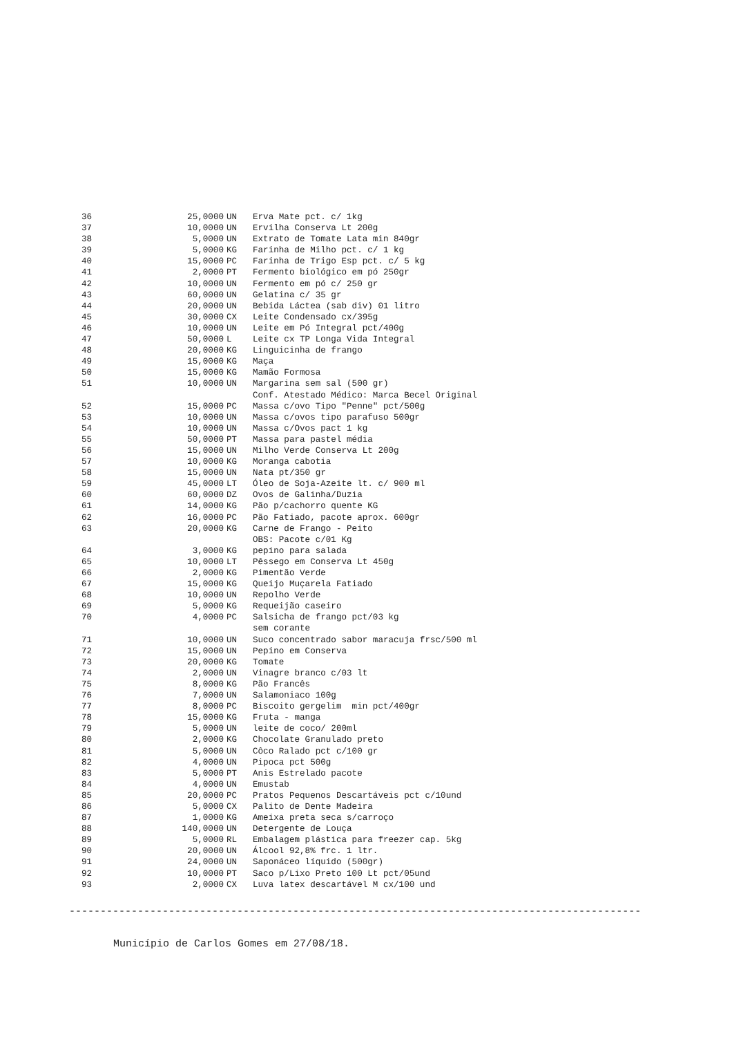| 36 | 25,0000 | UN | Erva Mate pct. c/ 1kg |
| 37 | 10,0000 | UN | Ervilha Conserva Lt 200g |
| 38 | 5,0000 | UN | Extrato de Tomate Lata min 840gr |
| 39 | 5,0000 | KG | Farinha de Milho pct. c/ 1 kg |
| 40 | 15,0000 | PC | Farinha de Trigo Esp pct. c/ 5 kg |
| 41 | 2,0000 | PT | Fermento biológico em pó 250gr |
| 42 | 10,0000 | UN | Fermento em pó c/ 250 gr |
| 43 | 60,0000 | UN | Gelatina c/ 35 gr |
| 44 | 20,0000 | UN | Bebida Láctea (sab div) 01 litro |
| 45 | 30,0000 | CX | Leite Condensado cx/395g |
| 46 | 10,0000 | UN | Leite em Pó Integral pct/400g |
| 47 | 50,0000 | L | Leite cx TP Longa Vida Integral |
| 48 | 20,0000 | KG | Linguicinha de frango |
| 49 | 15,0000 | KG | Maça |
| 50 | 15,0000 | KG | Mamão Formosa |
| 51 | 10,0000 | UN | Margarina sem sal (500 gr) |
| | | | Conf. Atestado Médico: Marca Becel Original |
| 52 | 15,0000 | PC | Massa c/ovo Tipo "Penne" pct/500g |
| 53 | 10,0000 | UN | Massa c/ovos tipo parafuso 500gr |
| 54 | 10,0000 | UN | Massa c/Ovos pact 1 kg |
| 55 | 50,0000 | PT | Massa para pastel média |
| 56 | 15,0000 | UN | Milho Verde Conserva Lt 200g |
| 57 | 10,0000 | KG | Moranga cabotia |
| 58 | 15,0000 | UN | Nata pt/350 gr |
| 59 | 45,0000 | LT | Óleo de Soja-Azeite lt. c/ 900 ml |
| 60 | 60,0000 | DZ | Ovos de Galinha/Duzia |
| 61 | 14,0000 | KG | Pão p/cachorro quente KG |
| 62 | 16,0000 | PC | Pão Fatiado, pacote aprox. 600gr |
| 63 | 20,0000 | KG | Carne de Frango - Peito |
| | | | OBS: Pacote c/01 Kg |
| 64 | 3,0000 | KG | pepino para salada |
| 65 | 10,0000 | LT | Pêssego em Conserva Lt 450g |
| 66 | 2,0000 | KG | Pimentão Verde |
| 67 | 15,0000 | KG | Queijo Muçarela Fatiado |
| 68 | 10,0000 | UN | Repolho Verde |
| 69 | 5,0000 | KG | Requeijão caseiro |
| 70 | 4,0000 | PC | Salsicha de frango pct/03 kg |
| | | | sem corante |
| 71 | 10,0000 | UN | Suco concentrado sabor maracuja frsc/500 ml |
| 72 | 15,0000 | UN | Pepino em Conserva |
| 73 | 20,0000 | KG | Tomate |
| 74 | 2,0000 | UN | Vinagre branco c/03 lt |
| 75 | 8,0000 | KG | Pão Francês |
| 76 | 7,0000 | UN | Salamoniaco 100g |
| 77 | 8,0000 | PC | Biscoito gergelim min pct/400gr |
| 78 | 15,0000 | KG | Fruta - manga |
| 79 | 5,0000 | UN | leite de coco/ 200ml |
| 80 | 2,0000 | KG | Chocolate Granulado preto |
| 81 | 5,0000 | UN | Côco Ralado pct c/100 gr |
| 82 | 4,0000 | UN | Pipoca pct 500g |
| 83 | 5,0000 | PT | Anis Estrelado pacote |
| 84 | 4,0000 | UN | Emustab |
| 85 | 20,0000 | PC | Pratos Pequenos Descartáveis pct c/10und |
| 86 | 5,0000 | CX | Palito de Dente Madeira |
| 87 | 1,0000 | KG | Ameixa preta seca s/carroço |
| 88 | 140,0000 | UN | Detergente de Louça |
| 89 | 5,0000 | RL | Embalagem plástica para freezer cap. 5kg |
| 90 | 20,0000 | UN | Álcool 92,8% frc. 1 ltr. |
| 91 | 24,0000 | UN | Saponáceo líquido (500gr) |
| 92 | 10,0000 | PT | Saco p/Lixo Preto 100 Lt pct/05und |
| 93 | 2,0000 | CX | Luva latex descartável M cx/100 und |
--------------------------------------------------------------------------------------------
Município de Carlos Gomes em 27/08/18.